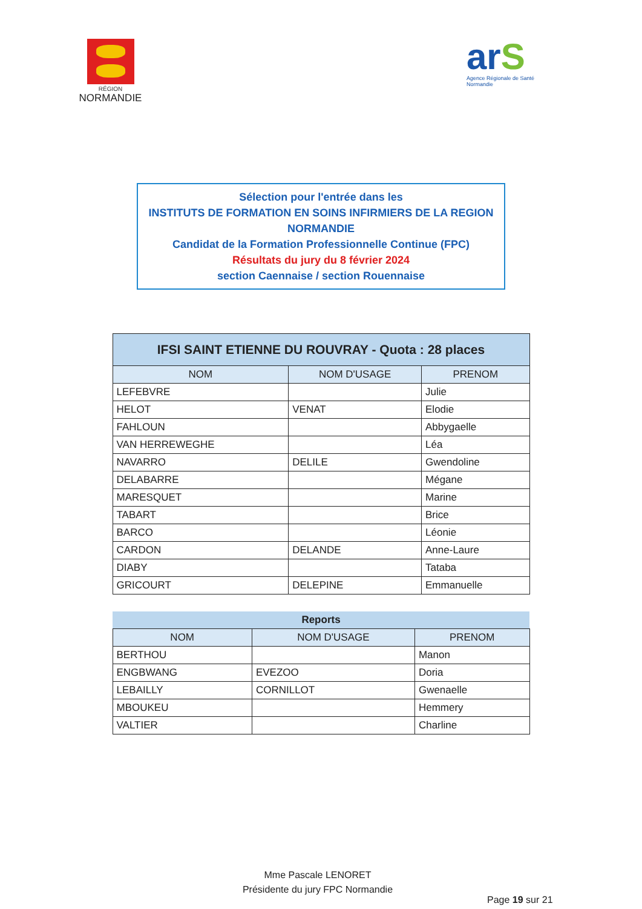RÉGION
NORMANDIE
arS
Agence Régionale de Santé
Normandie
Sélection pour l'entrée dans les
INSTITUTS DE FORMATION EN SOINS INFIRMIERS DE LA REGION NORMANDIE
Candidat de la Formation Professionnelle Continue (FPC)
Résultats du jury du 8 février 2024
section Caennaise / section Rouennaise
| IFSI SAINT ETIENNE DU ROUVRAY - Quota : 28 places | | |
| --- | --- | --- |
| NOM | NOM D'USAGE | PRENOM |
| LEFEBVRE | | Julie |
| HELOT | VENAT | Elodie |
| FAHLOUN | | Abbygaelle |
| VAN HERREWEGHE | | Léa |
| NAVARRO | DELILE | Gwendoline |
| DELABARRE | | Mégane |
| MARESQUET | | Marine |
| TABART | | Brice |
| BARCO | | Léonie |
| CARDON | DELANDE | Anne-Laure |
| DIABY | | Tataba |
| GRICOURT | DELEPINE | Emmanuelle |
| Reports | | |
| --- | --- | --- |
| NOM | NOM D'USAGE | PRENOM |
| BERTHOU | | Manon |
| ENGBWANG | EVEZOO | Doria |
| LEBAILLY | CORNILLOT | Gwenaelle |
| MBOUKEU | | Hemmery |
| VALTIER | | Charline |
Mme Pascale LENORET
Présidente du jury FPC Normandie
Page 19 sur 21